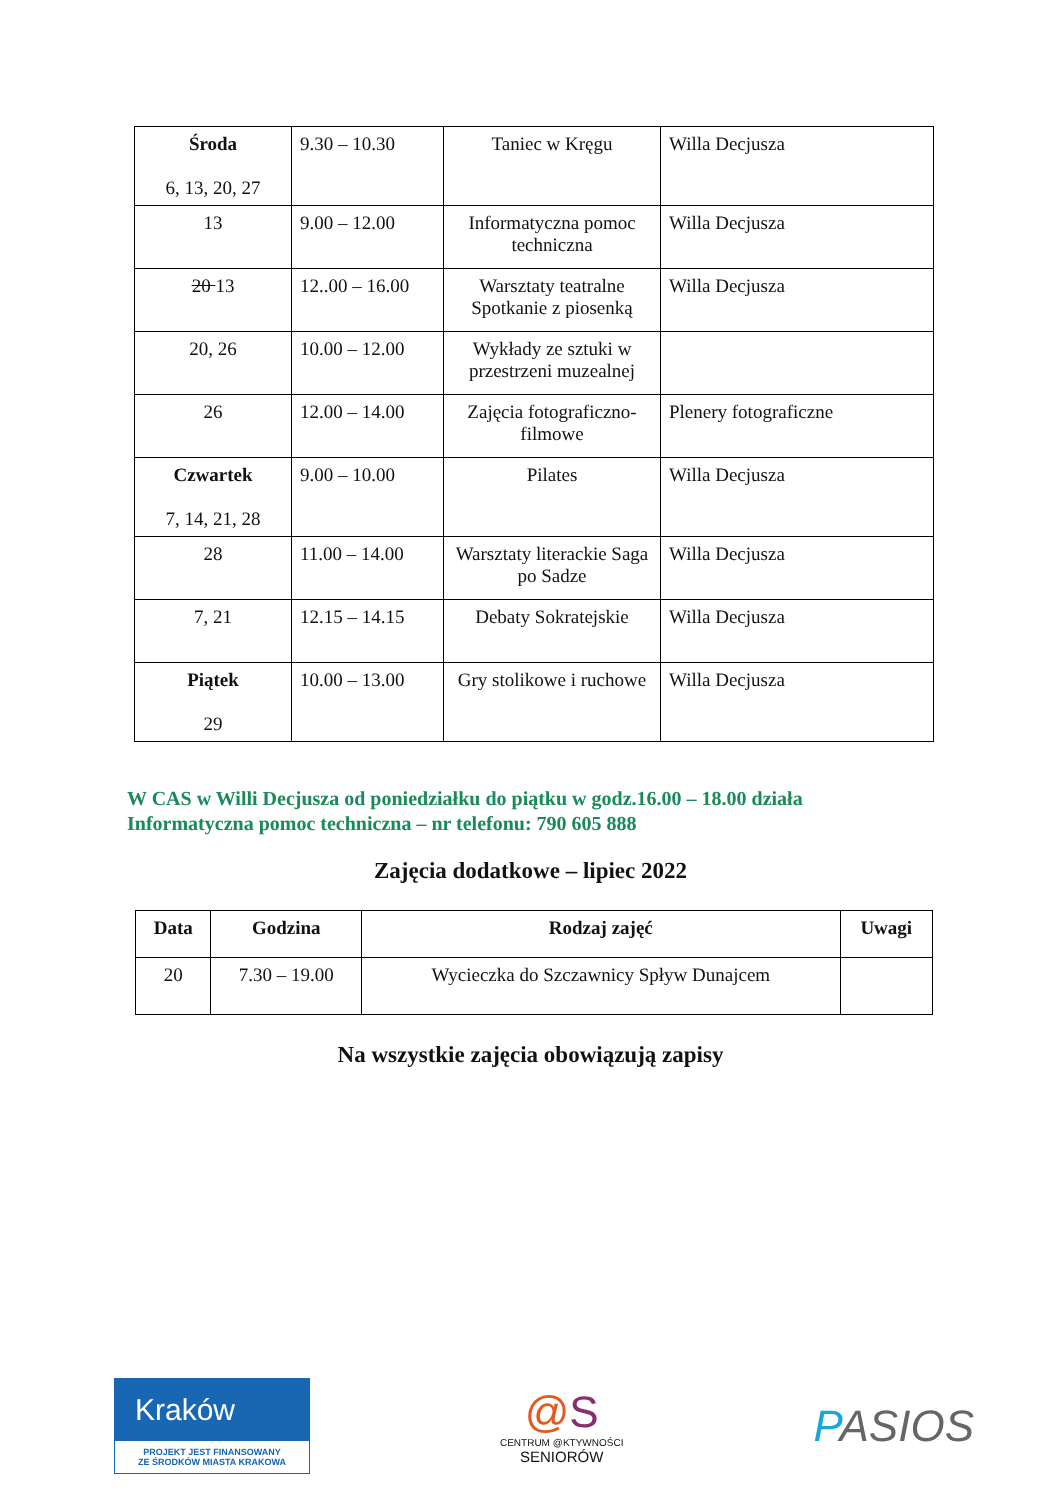| Środa 6, 13, 20, 27 | 9.30 – 10.30 | Taniec w Kręgu | Willa Decjusza |
| 13 | 9.00 – 12.00 | Informatyczna pomoc techniczna | Willa Decjusza |
| 20 13 | 12..00 – 16.00 | Warsztaty teatralne Spotkanie z piosenką | Willa Decjusza |
| 20, 26 | 10.00 – 12.00 | Wykłady ze sztuki w przestrzeni muzealnej | |
| 26 | 12.00 – 14.00 | Zajęcia fotograficzno-filmowe | Plenery fotograficzne |
| Czwartek 7, 14, 21, 28 | 9.00 – 10.00 | Pilates | Willa Decjusza |
| 28 | 11.00 – 14.00 | Warsztaty literackie Saga po Sadze | Willa Decjusza |
| 7, 21 | 12.15 – 14.15 | Debaty Sokratejskie | Willa Decjusza |
| Piątek 29 | 10.00 – 13.00 | Gry stolikowe i ruchowe | Willa Decjusza |
W CAS w Willi Decjusza od poniedziałku do piątku w godz.16.00 – 18.00 działa
Informatyczna pomoc techniczna – nr telefonu: 790 605 888
Zajęcia dodatkowe – lipiec 2022
| Data | Godzina | Rodzaj zajęć | Uwagi |
| --- | --- | --- | --- |
| 20 | 7.30 – 19.00 | Wycieczka do Szczawnicy Spływ Dunajcem | |
Na wszystkie zajęcia obowiązują zapisy
Kraków
PROJEKT JEST FINANSOWANY
ZE ŚRODKÓW MIASTA KRAKOWA
@S
CENTRUM @KTYWNOŚCI
SENIORÓW
PASIOS